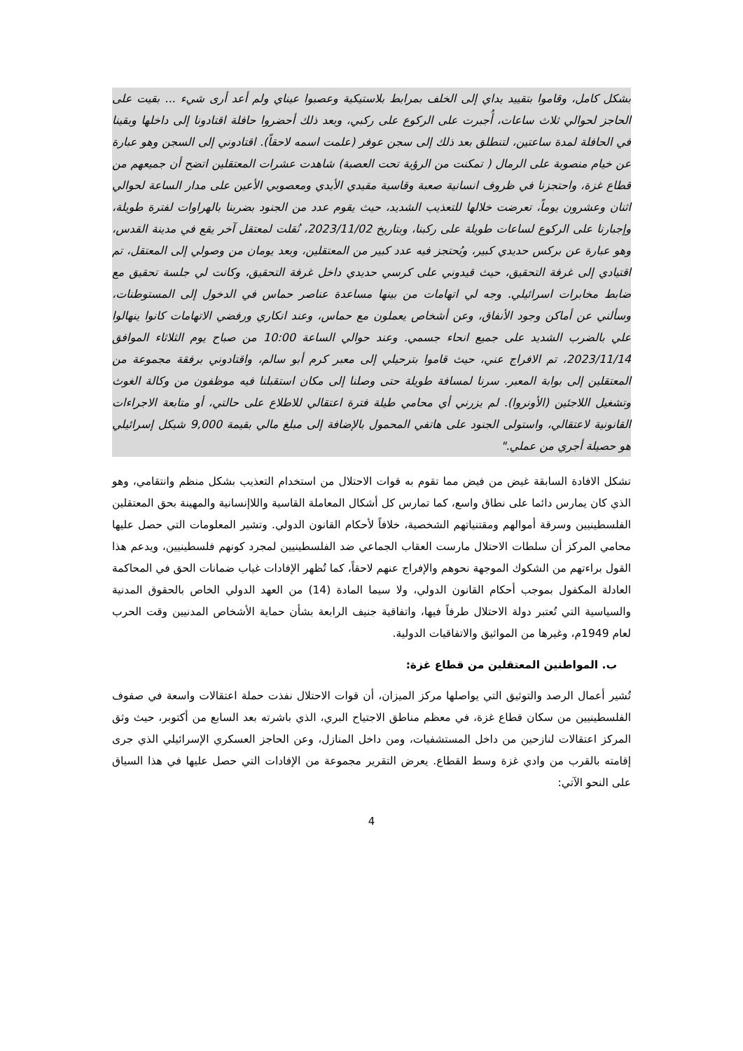بشكل كامل، وقاموا بتقييد يداي إلى الخلف بمرابط بلاستيكية وعصبوا عيناي ولم أعد أرى شيء ... بقيت على الحاجز لحوالي ثلاث ساعات، أُجبرت على الركوع على ركبي، وبعد ذلك أحضروا حافلة اقتادونا إلى داخلها وبقينا في الحافلة لمدة ساعتين، لتنطلق بعد ذلك إلى سجن عوفر (علمت اسمه لاحقاً). اقتادوني إلى السجن وهو عبارة عن خيام منصوبة على الرمال ( تمكنت من الرؤية تحت العصبة) شاهدت عشرات المعتقلين اتضح أن جميعهم من قطاع غزة، واحتجزنا في ظروف انسانية صعبة وقاسية مقيدي الأيدي ومعصوبي الأعين على مدار الساعة لحوالي اثنان وعشرون يوماً، تعرضت خلالها للتعذيب الشديد، حيث يقوم عدد من الجنود بضربنا بالهراوات لفترة طويلة، وإجبارنا على الركوع لساعات طويلة على ركبنا، وبتاريخ 2023/11/02، نُقلت لمعتقل آخر يقع في مدينة القدس، وهو عبارة عن بركس حديدي كبير، ويُحتجز فيه عدد كبير من المعتقلين، وبعد يومان من وصولي إلى المعتقل، تم اقتيادي إلى غرفة التحقيق، حيث قيدوني على كرسي حديدي داخل غرفة التحقيق، وكانت لي جلسة تحقيق مع ضابط مخابرات اسرائيلي. وجه لي اتهامات من بينها مساعدة عناصر حماس في الدخول إلى المستوطنات، وسألني عن أماكن وجود الأنفاق، وعن أشخاص يعملون مع حماس، وعند انكاري ورفضي الاتهامات كانوا ينهالوا علي بالضرب الشديد على جميع انحاء جسمي. وعند حوالي الساعة 10:00 من صباح يوم الثلاثاء الموافق 2023/11/14، تم الافراج عني، حيث قاموا بترحيلي إلى معبر كرم أبو سالم، واقتادوني برفقة مجموعة من المعتقلين إلى بوابة المعبر. سرنا لمسافة طويلة حتى وصلنا إلى مكان استقبلنا فيه موظفون من وكالة الغوث وتشغيل اللاجئين (الأونروا). لم يزرني أي محامي طيلة فترة اعتقالي للاطلاع على حالتي، أو متابعة الاجراءات القانونية لاعتقالي، واستولى الجنود على هاتفي المحمول بالإضافة إلى مبلغ مالي بقيمة 9,000 شيكل إسرائيلي هو حصيلة أجري من عملي."
تشكل الافادة السابقة غيض من فيض مما تقوم به قوات الاحتلال من استخدام التعذيب بشكل منظم وانتقامي، وهو الذي كان يمارس دائما على نطاق واسع، كما تمارس كل أشكال المعاملة القاسية واللاإنسانية والمهينة بحق المعتقلين الفلسطينيين وسرقة أموالهم ومقتنياتهم الشخصية، خلافاً لأحكام القانون الدولي. وتشير المعلومات التي حصل عليها محامي المركز أن سلطات الاحتلال مارست العقاب الجماعي ضد الفلسطينيين لمجرد كونهم فلسطينيين، ويدعم هذا القول براءتهم من الشكوك الموجهة نحوهم والإفراج عنهم لاحقاً، كما تُظهر الإفادات غياب ضمانات الحق في المحاكمة العادلة المكفول بموجب أحكام القانون الدولي، ولا سيما المادة (14) من العهد الدولي الخاص بالحقوق المدنية والسياسية التي تُعتبر دولة الاحتلال طرفاً فيها، واتفاقية جنيف الرابعة بشأن حماية الأشخاص المدنيين وقت الحرب لعام 1949م، وغيرها من المواثيق والاتفاقيات الدولية.
ب. المواطنين المعتقلين من قطاع غزة:
تُشير أعمال الرصد والتوثيق التي يواصلها مركز الميزان، أن قوات الاحتلال نفذت حملة اعتقالات واسعة في صفوف الفلسطينيين من سكان قطاع غزة، في معظم مناطق الاجتياح البري، الذي باشرته بعد السابع من أكتوبر، حيث وثق المركز اعتقالات لنازحين من داخل المستشفيات، ومن داخل المنازل، وعن الحاجز العسكري الإسرائيلي الذي جرى إقامته بالقرب من وادي غزة وسط القطاع. يعرض التقرير مجموعة من الإفادات التي حصل عليها في هذا السياق على النحو الآتي:
4